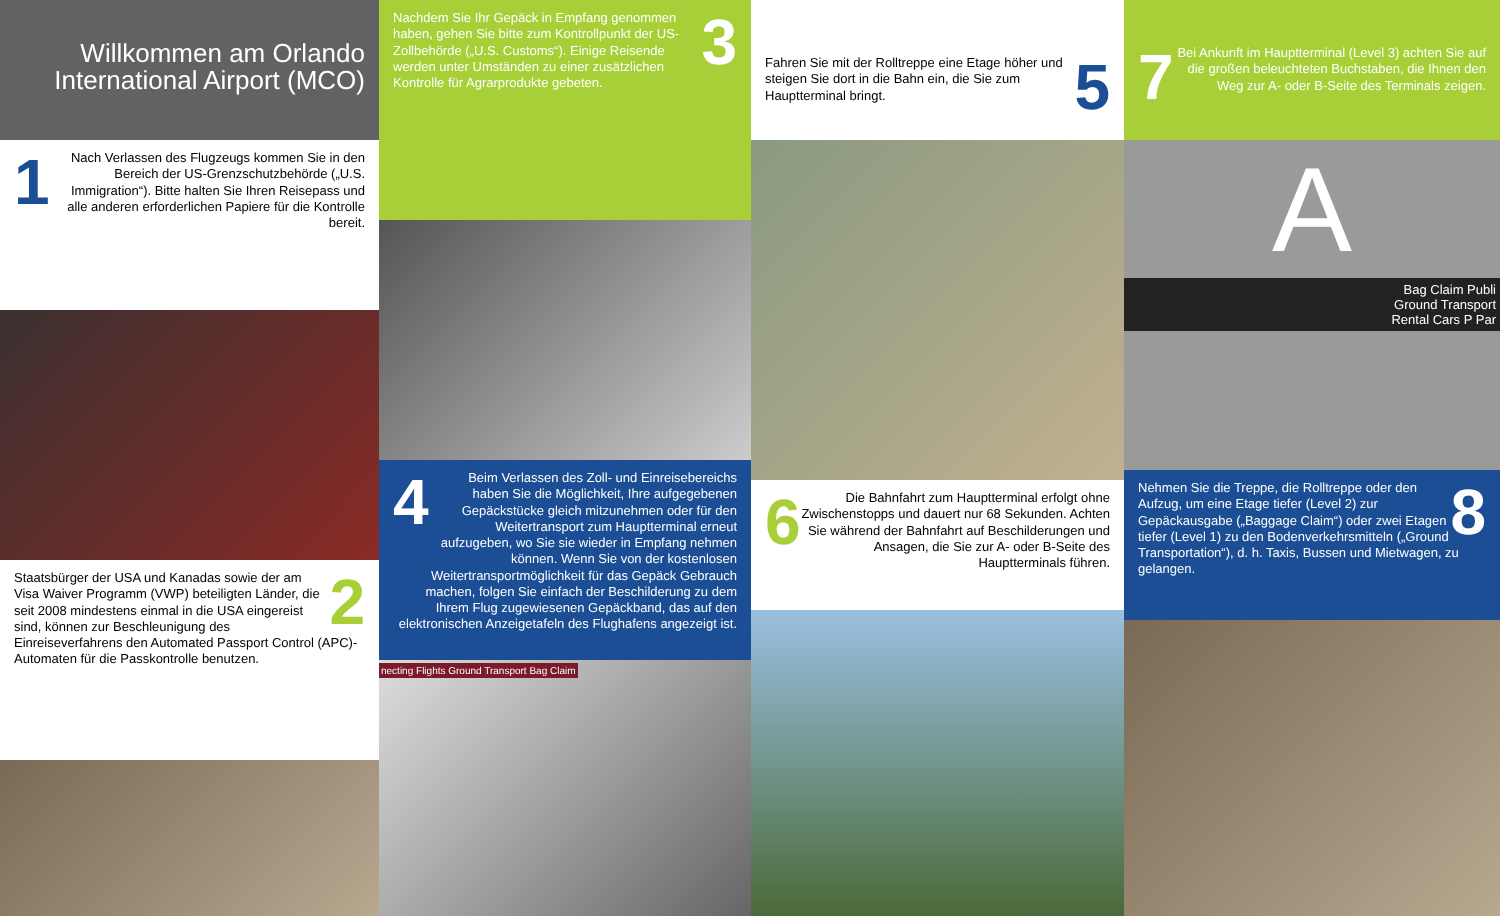Willkommen am Orlando International Airport (MCO)
1 Nach Verlassen des Flugzeugs kommen Sie in den Bereich der US-Grenzschutzbehörde („U.S. Immigration“). Bitte halten Sie Ihren Reisepass und alle anderen erforderlichen Papiere für die Kontrolle bereit.
2 Staatsbürger der USA und Kanadas sowie der am Visa Waiver Programm (VWP) beteiligten Länder, die seit 2008 mindestens einmal in die USA eingereist sind, können zur Beschleunigung des Einreiseverfahrens den Automated Passport Control (APC)-Automaten für die Passkontrolle benutzen.
3 Nachdem Sie Ihr Gepäck in Empfang genommen haben, gehen Sie bitte zum Kontrollpunkt der US-Zollbehörde („U.S. Customs“). Einige Reisende werden unter Umständen zu einer zusätzlichen Kontrolle für Agrarprodukte gebeten.
4 Beim Verlassen des Zoll- und Einreisebereichs haben Sie die Möglichkeit, Ihre aufgegebenen Gepäckstücke gleich mitzunehmen oder für den Weitertransport zum Hauptterminal erneut aufzugeben, wo Sie sie wieder in Empfang nehmen können. Wenn Sie von der kostenlosen Weitertransportmöglichkeit für das Gepäck Gebrauch machen, folgen Sie einfach der Beschilderung zu dem Ihrem Flug zugewiesenen Gepäckband, das auf den elektronischen Anzeigetafeln des Flughafens angezeigt ist.
necting Flights Ground Transport Bag Claim
5 Fahren Sie mit der Rolltreppe eine Etage höher und steigen Sie dort in die Bahn ein, die Sie zum Hauptterminal bringt.
6 Die Bahnfahrt zum Hauptterminal erfolgt ohne Zwischenstopps und dauert nur 68 Sekunden. Achten Sie während der Bahnfahrt auf Beschilderungen und Ansagen, die Sie zur A- oder B-Seite des Hauptterminals führen.
7 Bei Ankunft im Hauptterminal (Level 3) achten Sie auf die großen beleuchteten Buchstaben, die Ihnen den Weg zur A- oder B-Seite des Terminals zeigen.
A
Bag Claim Publi
Ground Transport
Rental Cars P Par
8 Nehmen Sie die Treppe, die Rolltreppe oder den Aufzug, um eine Etage tiefer (Level 2) zur Gepäckausgabe („Baggage Claim“) oder zwei Etagen tiefer (Level 1) zu den Bodenverkehrsmitteln („Ground Transportation“), d. h. Taxis, Bussen und Mietwagen, zu gelangen.